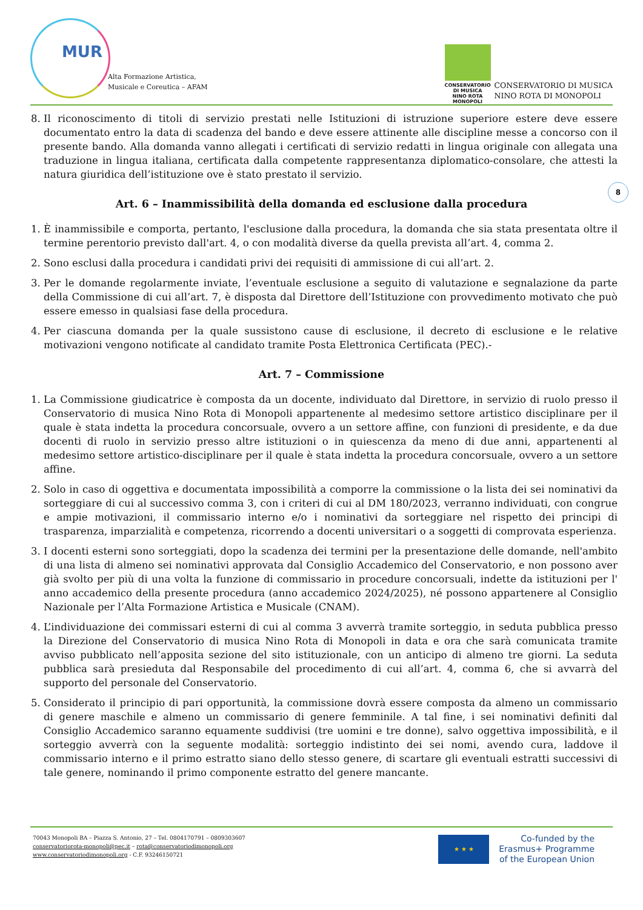MUR
Alta Formazione Artistica,
Musicale e Coreutica – AFAM
CONSERVATORIO
DI MUSICA
NINO ROTA
MONOPOLI
CONSERVATORIO DI MUSICA
NINO ROTA DI MONOPOLI
8
8. Il riconoscimento di titoli di servizio prestati nelle Istituzioni di istruzione superiore estere deve essere documentato entro la data di scadenza del bando e deve essere attinente alle discipline messe a concorso con il presente bando. Alla domanda vanno allegati i certificati di servizio redatti in lingua originale con allegata una traduzione in lingua italiana, certificata dalla competente rappresentanza diplomatico-consolare, che attesti la natura giuridica dell’istituzione ove è stato prestato il servizio.
Art. 6 – Inammissibilità della domanda ed esclusione dalla procedura
1. È inammissibile e comporta, pertanto, l'esclusione dalla procedura, la domanda che sia stata presentata oltre il termine perentorio previsto dall'art. 4, o con modalità diverse da quella prevista all’art. 4, comma 2.
2. Sono esclusi dalla procedura i candidati privi dei requisiti di ammissione di cui all’art. 2.
3. Per le domande regolarmente inviate, l’eventuale esclusione a seguito di valutazione e segnalazione da parte della Commissione di cui all’art. 7, è disposta dal Direttore dell’Istituzione con provvedimento motivato che può essere emesso in qualsiasi fase della procedura.
4. Per ciascuna domanda per la quale sussistono cause di esclusione, il decreto di esclusione e le relative motivazioni vengono notificate al candidato tramite Posta Elettronica Certificata (PEC).-
Art. 7 – Commissione
1. La Commissione giudicatrice è composta da un docente, individuato dal Direttore, in servizio di ruolo presso il Conservatorio di musica Nino Rota di Monopoli appartenente al medesimo settore artistico disciplinare per il quale è stata indetta la procedura concorsuale, ovvero a un settore affine, con funzioni di presidente, e da due docenti di ruolo in servizio presso altre istituzioni o in quiescenza da meno di due anni, appartenenti al medesimo settore artistico-disciplinare per il quale è stata indetta la procedura concorsuale, ovvero a un settore affine.
2. Solo in caso di oggettiva e documentata impossibilità a comporre la commissione o la lista dei sei nominativi da sorteggiare di cui al successivo comma 3, con i criteri di cui al DM 180/2023, verranno individuati, con congrue e ampie motivazioni, il commissario interno e/o i nominativi da sorteggiare nel rispetto dei principi di trasparenza, imparzialità e competenza, ricorrendo a docenti universitari o a soggetti di comprovata esperienza.
3. I docenti esterni sono sorteggiati, dopo la scadenza dei termini per la presentazione delle domande, nell'ambito di una lista di almeno sei nominativi approvata dal Consiglio Accademico del Conservatorio, e non possono aver già svolto per più di una volta la funzione di commissario in procedure concorsuali, indette da istituzioni per l' anno accademico della presente procedura (anno accademico 2024/2025), né possono appartenere al Consiglio Nazionale per l’Alta Formazione Artistica e Musicale (CNAM).
4. L’individuazione dei commissari esterni di cui al comma 3 avverrà tramite sorteggio, in seduta pubblica presso la Direzione del Conservatorio di musica Nino Rota di Monopoli in data e ora che sarà comunicata tramite avviso pubblicato nell’apposita sezione del sito istituzionale, con un anticipo di almeno tre giorni. La seduta pubblica sarà presieduta dal Responsabile del procedimento di cui all’art. 4, comma 6, che si avvarrà del supporto del personale del Conservatorio.
5. Considerato il principio di pari opportunità, la commissione dovrà essere composta da almeno un commissario di genere maschile e almeno un commissario di genere femminile. A tal fine, i sei nominativi definiti dal Consiglio Accademico saranno equamente suddivisi (tre uomini e tre donne), salvo oggettiva impossibilità, e il sorteggio avverrà con la seguente modalità: sorteggio indistinto dei sei nomi, avendo cura, laddove il commissario interno e il primo estratto siano dello stesso genere, di scartare gli eventuali estratti successivi di tale genere, nominando il primo componente estratto del genere mancante.
70043 Monopoli BA – Piazza S. Antonio, 27 – Tel. 0804170791 – 0809303607
conservatoriorota-monopoli@pec.it – rota@conservatoriodimonopoli.org
www.conservatoriodimonopoli.org - C.F. 93246150721
★ ★ ★
Co-funded by the
Erasmus+ Programme
of the European Union